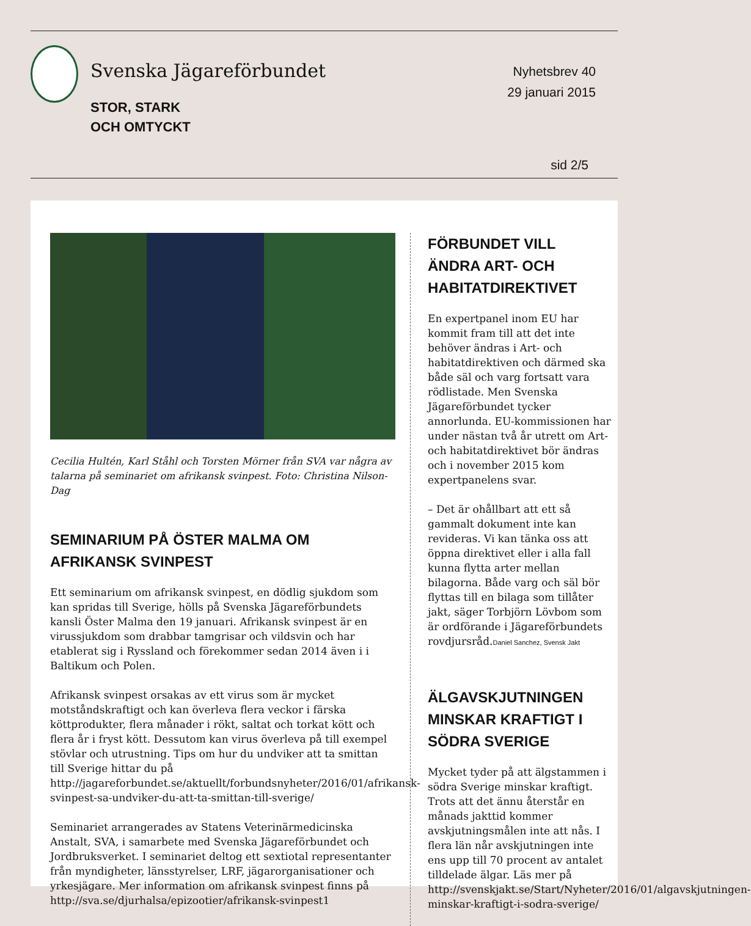Svenska Jägareförbundet
STOR, STARK
OCH OMTYCKT
Nyhetsbrev 40
29 januari 2015
sid 2/5
Cecilia Hultén, Karl Ståhl och Torsten Mörner från SVA var några av talarna på seminariet om afrikansk svinpest. Foto: Christina Nilson-Dag
SEMINARIUM PÅ ÖSTER MALMA OM AFRIKANSK SVINPEST
Ett seminarium om afrikansk svinpest, en dödlig sjukdom som kan spridas till Sverige, hölls på Svenska Jägareförbundets kansli Öster Malma den 19 januari. Afrikansk svinpest är en virussjukdom som drabbar tamgrisar och vildsvin och har etablerat sig i Ryssland och förekommer sedan 2014 även i i Baltikum och Polen.
Afrikansk svinpest orsakas av ett virus som är mycket motståndskraftigt och kan överleva flera veckor i färska köttprodukter, flera månader i rökt, saltat och torkat kött och flera år i fryst kött. Dessutom kan virus överleva på till exempel stövlar och utrustning. Tips om hur du undviker att ta smittan till Sverige hittar du på http://jagareforbundet.se/aktuellt/forbundsnyheter/2016/01/afrikansk-svinpest-sa-undviker-du-att-ta-smittan-till-sverige/
Seminariet arrangerades av Statens Veterinärmedicinska Anstalt, SVA, i samarbete med Svenska Jägareförbundet och Jordbruksverket. I seminariet deltog ett sextiotal representanter från myndigheter, länsstyrelser, LRF, jägarorganisationer och yrkesjägare. Mer information om afrikansk svinpest finns på http://sva.se/djurhalsa/epizootier/afrikansk-svinpest1
FÖRBUNDET VILL ÄNDRA ART- OCH HABITATDIREKTIVET
En expertpanel inom EU har kommit fram till att det inte behöver ändras i Art- och habitatdirektiven och därmed ska både säl och varg fortsatt vara rödlistade. Men Svenska Jägareförbundet tycker annorlunda. EU-kommissionen har under nästan två år utrett om Art- och habitatdirektivet bör ändras och i november 2015 kom expertpanelens svar.
– Det är ohållbart att ett så gammalt dokument inte kan revideras. Vi kan tänka oss att öppna direktivet eller i alla fall kunna flytta arter mellan bilagorna. Både varg och säl bör flyttas till en bilaga som tillåter jakt, säger Torbjörn Lövbom som är ordförande i Jägareförbundets rovdjursråd.Daniel Sanchez, Svensk Jakt
ÄLGAVSKJUTNINGEN MINSKAR KRAFTIGT I SÖDRA SVERIGE
Mycket tyder på att älgstammen i södra Sverige minskar kraftigt. Trots att det ännu återstår en månads jakttid kommer avskjutningsmålen inte att nås. I flera län når avskjutningen inte ens upp till 70 procent av antalet tilldelade älgar. Läs mer på http://svenskjakt.se/Start/Nyheter/2016/01/algavskjutningen-minskar-kraftigt-i-sodra-sverige/